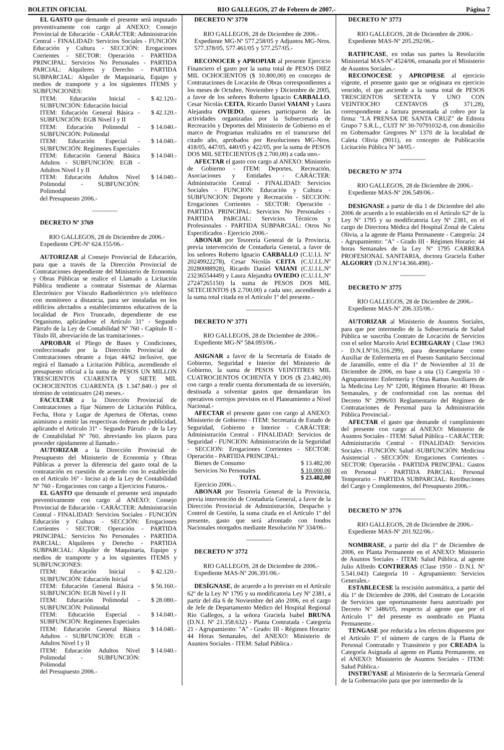BOLETIN OFICIAL RIO GALLEGOS, 27 de Febrero de 2007.- Página 7
EL GASTO que demande el presente será imputado preventivamente con cargo al ANEXO: Consejo Provincial de Educación - CARÁCTER: Administración Central - FINALIDAD: Servicios Sociales - FUNCIÓN Educación y Cultura - SECCIÓN: Erogaciones Corrientes - SECTOR: Operación - PARTIDA PRINCIPAL: Servicios No Personales - PARTIDA PARCIAL: Alquileres y Derecho - PARTIDA SUBPARCIAL: Alquiler de Maquinaria, Equipo y medios de transporte y a los siguientes ITEMS y SUBFUNCIONES:
ITEM: Educación Inicial - SUBFUNCIÓN: Educación Inicial $ 42.120.-
ITEM: Educación General Básica - SUBFUNCIÓN: EGB Nivel I y II $ 42.120.-
ITEM: Educación Polimodal - SUBFUNCIÓN: Polimodal $ 14.040.-
ITEM: Educación Especial - SUBFUNCIÓN: Regímenes Especiales $ 14.040.-
ITEM: Educación General Básica Adultos - SUBFUNCIÓN: EGB -Adultos Nivel I y II $ 14.040.-
ITEM: Educación Adultos Nivel Polimodal - SUBFUNCIÓN: Polimodal $ 14.040.-
del Presupuesto 2006.-
————
DECRETO Nº 3769
RIO GALLEGOS, 28 de Diciembre de 2006.-
Expediente CPE-Nº 624.155/06.-
AUTORIZAR al Consejo Provincial de Educación, para que a través de la Dirección Provincial de Contrataciones dependiente del Ministerio de Economía y Obras Públicas se realice el Llamado a Licitación Pública tendiente a contratar Sistemas de Alarmas Electrónico por Vínculo Radioeléctrico y/o telefónico con monitoreo a distancia, para ser instaladas en los edificios afectados a establecimientos educativos de la localidad de Pico Truncado, dependiente de ese Organismo, aplicándose el Artículo 31º - Segundo Párrafo de la Ley de Contabilidad Nº 760 - Capítulo II - Título III, abreviación de las tramitaciones.-
APROBAR el Pliego de Bases y Condiciones, confeccionado por la Dirección Provincial de Contrataciones obrante a fojas 44/62 inclusive, que regirá el llamado a Licitación Pública, ascendiendo el presupuesto oficial a la suma de PESOS UN MILLON TRESCIENTOS CUARENTA Y SIETE MIL OCHOCIENTOS CUARENTA ($ 1.347.840.-) por el término de veinticuatro (24) meses.-
FACULTAR a la Dirección Provincial de Contrataciones a fijar Número de Licitación Pública, Fecha, Hora y Lugar de Apertura de Ofertas, como asimismo a emitir las respectivas órdenes de publicidad, aplicando el Artículo 31º - Segundo Párrafo - de la Ley de Contabilidad Nº 760, abreviando los plazos para proceder rápidamente al llamado.-
AUTORIZAR a la Dirección Provincial de Presupuesto del Ministerio de Economía y Obras Públicas a prever la diferencia del gasto total de la contratación en cuestión de acuerdo con lo establecido en el Artículo 16º - Inciso a) de la Ley de Contabilidad Nº 760 - Erogaciones con cargo a Ejercicios Futuros.-
EL GASTO que demande el presente será imputado preventivamente con cargo al ANEXO: Consejo Provincial de Educación - CARÁCTER: Administración Central - FINALIDAD: Servicios Sociales - FUNCIÓN Educación y Cultura - SECCIÓN: Erogaciones Corrientes - SECTOR: Operación - PARTIDA PRINCIPAL: Servicios No Personales - PARTIDA PARCIAL: Alquileres y Derecho - PARTIDA SUBPARCIAL: Alquiler de Maquinaria, Equipo y medios de transporte y a los siguientes ITEMS y SUBFUNCIONES:
ITEM: Educación Inicial - SUBFUNCIÓN: Educación Inicial $ 42.120.-
ITEM: Educación General Básica - SUBFUNCIÓN: EGB Nivel I y II $ 56.160.-
ITEM: Educación Polimodal - SUBFUNCIÓN: Polimodal $ 28.080.-
ITEM: Educación Especial - SUBFUNCIÓN: Regímenes Especiales $ 14.040.-
ITEM: Educación General Básica Adultos - SUBFUNCIÓN: EGB - Adultos Nivel I y II $ 14.040.-
ITEM: Educación Adultos Nivel Polimodal - SUBFUNCIÓN: Polimodal $ 14.040.-
del Presupuesto 2006.-
DECRETO Nº 3770
RIO GALLEGOS, 28 de Diciembre de 2006.-
Expediente MG-Nº 577.258/05 y Adjuntos MG-Nros. 577.378/05, 577.461/05 y 577.257/05.-
RECONOCER y APROPIAR al presente Ejercicio Financiero el gasto por la suma total de PESOS DIEZ MIL OCHOCIENTOS ($ 10.800,00) en concepto de Contrataciones de Locación de Obras correspondientes a los meses de Octubre, Noviembre y Diciembre de 2005, a favor de los señores Roberto Ignacio CARBALLO, Cesar Nicolás CEITA, Ricardo Daniel VAIANI y Laura Alejandra OVIEDO, quienes participaron de las actividades organizadas por la Subsecretaría de Recreación y Deportes del Ministerio de Gobierno en el marco de Programas realizados en el transcurso del citado año, aprobados por Resoluciones MG-Nros. 418/05, 447/05, 440/05 y 422/05, por la suma de PESOS DOS MIL SETECIENTOS ($ 2.700,00) a cada uno.-
AFECTAR el gasto con cargo al ANEXO: Ministerio de Gobierno - ITEM: Deportes, Recreación, Asociaciones y Entidades - CARÁCTER: Administración Central - FINALIDAD: Servicios Sociales - FUNCION: Educación y Cultura - SUBFUNCION: Deporte y Recreación - SECCION: Erogaciones Corrientes - SECTOR: Operación - PARTIDA PRINCIPAL: Servicios No Personales - PARTIDA PARCIAL: Servicios Técnicos y Profesionales - PARTIDA SUBPARCIAL: Otros No Especificados - Ejercicio 2006.-
ABONAR por Tesorería General de la Provincia, previa intervención de Contaduría General, a favor de los señores Roberto Ignacio CARBALLO (C.U.I.L Nº 20249922278), Cesar Nicolás CEITA (C.U.I.L.Nº 20280088928), Ricardo Daniel VAIANI (C.U.I.L.Nº 23236554449) y Laura Alejandra OVIEDO (C.U.I.L.Nº 27247265150) la suma de PESOS DOS MIL SETECIENTOS ($ 2.700,00) a cada uno, ascendiendo a la suma total citada en el Artículo 1º del presente.-
————
DECRETO Nº 3771
RIO GALLEGOS, 28 de Diciembre de 2006.-
Expediente MG-Nº 584.093/06.-
ASIGNAR a favor de la Secretaría de Estado de Gobierno, Seguridad e Interior del Ministerio de Gobierno, la suma de PESOS VEINTITRES MIL CUATROCIENTOS OCHENTA Y DOS ($ 23.482,00) con cargo a rendir cuenta documentada de su inversión, destinada a solventar gastos que demandaran los operativos cerrojos previstos en el Planeamiento a Nivel Nacional.-
AFECTAR el presente gasto con cargo al ANEXO: Ministerio de Gobierno - ITEM: Secretaría de Estado de Seguridad, Gobierno e Interior - CARÁCTER: Administración Central - FINALIDAD: Servicios de Seguridad - FUNCION: Administración de la Seguridad - SECCION: Erogaciones Corrientes - SECTOR: Operación - PARTIDA PRINCIPAL:
Bienes de Consumo $ 13.482,00
Servicios No Personales $ 10.000,00
TOTAL $ 23.482,00
Ejercicio 2006.-.
ABONAR por Tesorería General de la Provincia, previa intervención de Contaduría General, a favor de la Dirección Provincial de Administración, Despacho y Control de Gestión, la suma citada en el Artículo 1º del presente, gasto que será afrontado con fondos Nacionales otorgados mediante Resolución Nº 334/06.-
————
DECRETO Nº 3772
RIO GALLEGOS, 28 de Diciembre de 2006.-
Expediente MAS-Nº 206.391/06.-
DESÍGNASE, de acuerdo a lo previsto en el Artículo 62º de la Ley Nº 1795 y su modificatoria Ley Nº 2381, a partir del día 6 de Noviembre del año 2006, en el cargo de Jefe de Departamento Médico del Hospital Regional Río Gallegos, a la señora Graciela Isabel BRUNA (D.N.I. Nº 21.358.632) - Planta Contratada - Categoría 21 - Agrupamiento: "A" - Grado: III - Régimen Horario: 44 Horas Semanales, del ANEXO: Ministerio de Asuntos Sociales - ITEM: Salud Pública.-
DECRETO Nº 3773
RIO GALLEGOS, 28 de Diciembre de 2006.-
Expediente MAS-Nº 205.292/06.-
RATIFICASE, en todas sus partes la Resolución Ministerial MAS-Nº 4524/06, emanada por el Ministerio de Asuntos Sociales.-
RECONOCESE y APROPIESE al ejercicio vigente, el presente gasto que se originara en ejercicio vencido, el que asciende a la suma total de PESOS TRESCIENTOS SETENTA Y UNO CON VEINTIOCHO CENTAVOS ($ 371,28), correspondiente a factura presentada al cobro por la firma: "LA PRENSA DE SANTA CRUZ" de Editora Grupo 7 S.R.L., CUIT Nº 30-70791032-8, con domicilio en Gobernador Gregores Nº 1370 de la localidad de Caleta Olivia (9011), en concepto de Publicación Licitación Pública Nº 34/05.-
————
DECRETO Nº 3774
RIO GALLEGOS, 28 de Diciembre de 2006.-
Expediente MAS-Nº 206.549/06.-
DESIGNASE a partir de día 1 de Diciembre del año 2006 de acuerdo a lo establecido en el Artículo 62º de la Ley Nº 1795 y su modificatoria Ley Nº 2381, en el cargo de Directora Médica del Hospital Zonal de Caleta Olivia, a la agente de Planta Permanente - Categoría: 24 - Agrupamiento: "A" - Grado III - Régimen Horario: 44 horas Semanales de la Ley Nº 1795 CARRERA PROFESIONAL SANITARIA, doctora Graciela Esther ALGORRY (D.N.I.Nº14.366.498).-
————
DECRETO Nº 3775
RIO GALLEGOS, 28 de Diciembre de 2006.-
Expediente MAS-Nº 206.335/06.-
AUTORIZAR al Ministerio de Asuntos Sociales, para que por intermedio de la Subsecretaría de Salud Pública se suscriba Contrato de Locación de Servicios con el señor Marcelo Ariel ECHEGARAY ( Clase 1963 - D.N.I.Nº16.316.299), para desempeñarse como Auxiliar de Enfermería en el Puesto Sanitario Seccional de Jaramillo, entre el día 1º de Noviembre al 31 de Diciembre de 2006, en base a una (1) Categoría 10 - Agrupamiento: Enfermería y Otras Ramas Auxiliares de la Medicina Ley Nº 1200, Régimen Horario: 40 Horas Semanales, y de conformidad con las normas del Decreto Nº 2996/03 Reglamentario del Régimen de Contrataciones de Personal para la Administración Pública Provincial.-
AFECTAR el gasto que demande el cumplimiento del presente con cargo al ANEXO: Ministerio de Asuntos Sociales - ITEM: Salud Pública - CARÁCTER: Administración Central - FINALIDAD: Servicios Sociales - FUNCIÓN: Salud -SUBFUNCIÓN: Medicina Asistencial - SECCIÓN: Erogaciones Corrientes - SECTOR: Operación - PARTIDA PRINCIPAL: Gastos en Personal - PARTIDA PARCIAL: Personal Temporario – PARTIDA SUBPARCIAL: Retribuciones del Cargo y Complementos, del Presupuesto 2006.-
————
DECRETO Nº 3776
RIO GALLEGOS, 28 de Diciembre de 2006.-
Expediente MAS-Nº 201.922/06.-
NOMBRASE, a partir del día 1º de Diciembre de 2006, en Planta Permanente en el ANEXO: Ministerio de Asuntos Sociales - ITEM: Salud Pública, al agente Julio Alfredo CONTRERAS (Clase 1950 - D.N.I. Nº 5.541.043) Categoría 10 - Agrupamiento: Servicios Generales.-
ESTABLECESE la rescisión automática, a partir del día 1º de Diciembre de 2006, del Contrato de Locación de Servicios que oportunamente fuera autorizado por Decreto Nº 3486/05, respecto al agente que por el Artículo 1º del presente es nombrado en Planta Permanente.-
TENGASE por reducida a los efectos dispuestos por el Artículo 1º el número de cargos de la Planta de Personal Contratado y Transitorio y por CREADA la Categoría Asignada al agente en Planta Permanente, en el ANEXO: Ministerio de Asuntos Sociales - ITEM: Salud Pública.-
INSTRÚYASE al Ministerio de la Secretaría General de la Gobernación para que por intermedio de la